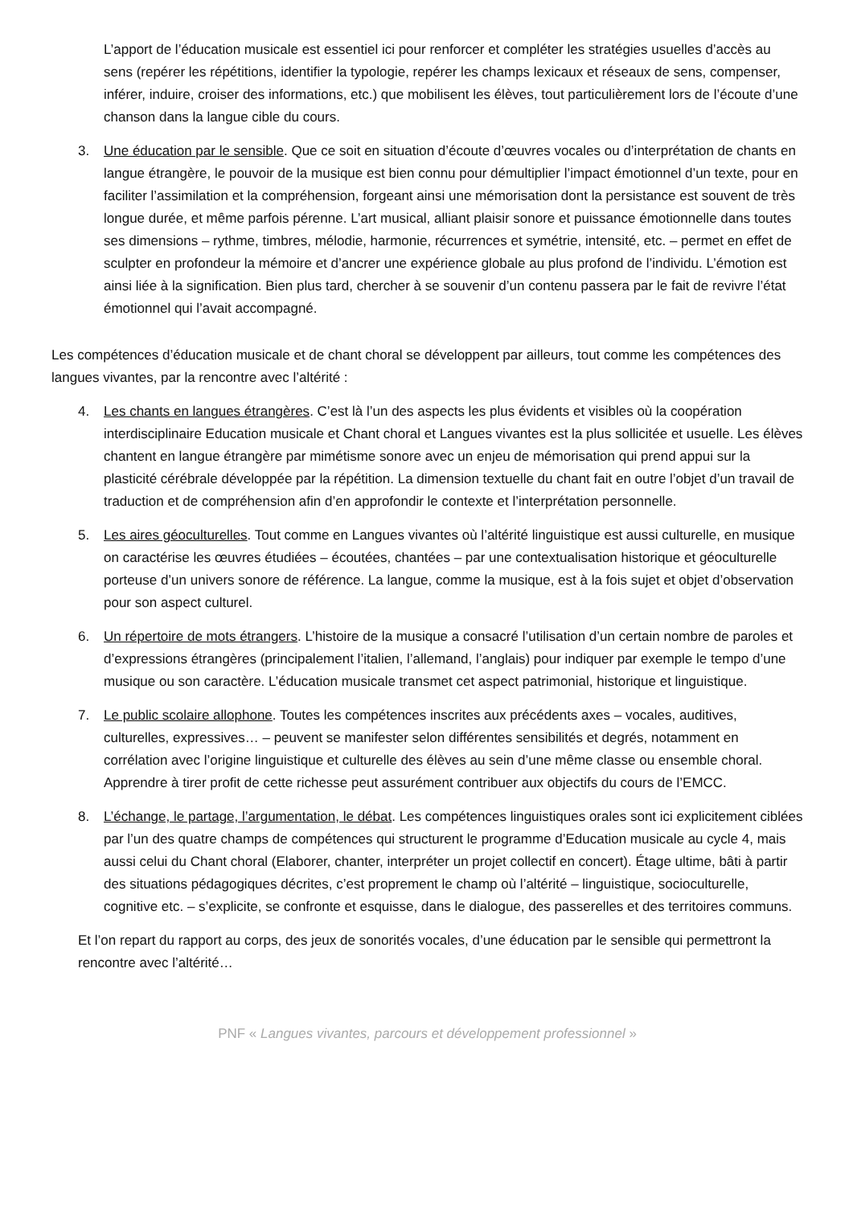L’apport de l’éducation musicale est essentiel ici pour renforcer et compléter les stratégies usuelles d’accès au sens (repérer les répétitions, identifier la typologie, repérer les champs lexicaux et réseaux de sens, compenser, inférer, induire, croiser des informations, etc.) que mobilisent les élèves, tout particulièrement lors de l’écoute d’une chanson dans la langue cible du cours.
3. Une éducation par le sensible. Que ce soit en situation d’écoute d’œuvres vocales ou d’interprétation de chants en langue étrangère, le pouvoir de la musique est bien connu pour démultiplier l’impact émotionnel d’un texte, pour en faciliter l’assimilation et la compréhension, forgeant ainsi une mémorisation dont la persistance est souvent de très longue durée, et même parfois pérenne. L’art musical, alliant plaisir sonore et puissance émotionnelle dans toutes ses dimensions – rythme, timbres, mélodie, harmonie, récurrences et symétrie, intensité, etc. – permet en effet de sculpter en profondeur la mémoire et d’ancrer une expérience globale au plus profond de l’individu. L’émotion est ainsi liée à la signification. Bien plus tard, chercher à se souvenir d’un contenu passera par le fait de revivre l’état émotionnel qui l’avait accompagné.
Les compétences d’éducation musicale et de chant choral se développent par ailleurs, tout comme les compétences des langues vivantes, par la rencontre avec l’altérité :
4. Les chants en langues étrangères. C’est là l’un des aspects les plus évidents et visibles où la coopération interdisciplinaire Education musicale et Chant choral et Langues vivantes est la plus sollicitée et usuelle. Les élèves chantent en langue étrangère par mimétisme sonore avec un enjeu de mémorisation qui prend appui sur la plasticité cérébrale développée par la répétition. La dimension textuelle du chant fait en outre l’objet d’un travail de traduction et de compréhension afin d’en approfondir le contexte et l’interprétation personnelle.
5. Les aires géoculturelles. Tout comme en Langues vivantes où l’altérité linguistique est aussi culturelle, en musique on caractérise les œuvres étudiées – écoutées, chantées – par une contextualisation historique et géoculturelle porteuse d’un univers sonore de référence. La langue, comme la musique, est à la fois sujet et objet d’observation pour son aspect culturel.
6. Un répertoire de mots étrangers. L’histoire de la musique a consacré l’utilisation d’un certain nombre de paroles et d’expressions étrangères (principalement l’italien, l’allemand, l’anglais) pour indiquer par exemple le tempo d’une musique ou son caractère. L’éducation musicale transmet cet aspect patrimonial, historique et linguistique.
7. Le public scolaire allophone. Toutes les compétences inscrites aux précédents axes – vocales, auditives, culturelles, expressives… – peuvent se manifester selon différentes sensibilités et degrés, notamment en corrélation avec l’origine linguistique et culturelle des élèves au sein d’une même classe ou ensemble choral. Apprendre à tirer profit de cette richesse peut assurément contribuer aux objectifs du cours de l’EMCC.
8. L’échange, le partage, l’argumentation, le débat. Les compétences linguistiques orales sont ici explicitement ciblées par l’un des quatre champs de compétences qui structurent le programme d’Education musicale au cycle 4, mais aussi celui du Chant choral (Elaborer, chanter, interpréter un projet collectif en concert). Étage ultime, bâti à partir des situations pédagogiques décrites, c’est proprement le champ où l’altérité – linguistique, socioculturelle, cognitive etc. – s’explicite, se confronte et esquisse, dans le dialogue, des passerelles et des territoires communs.
Et l’on repart du rapport au corps, des jeux de sonorités vocales, d’une éducation par le sensible qui permettront la rencontre avec l’altérité…
PNF « Langues vivantes, parcours et développement professionnel »